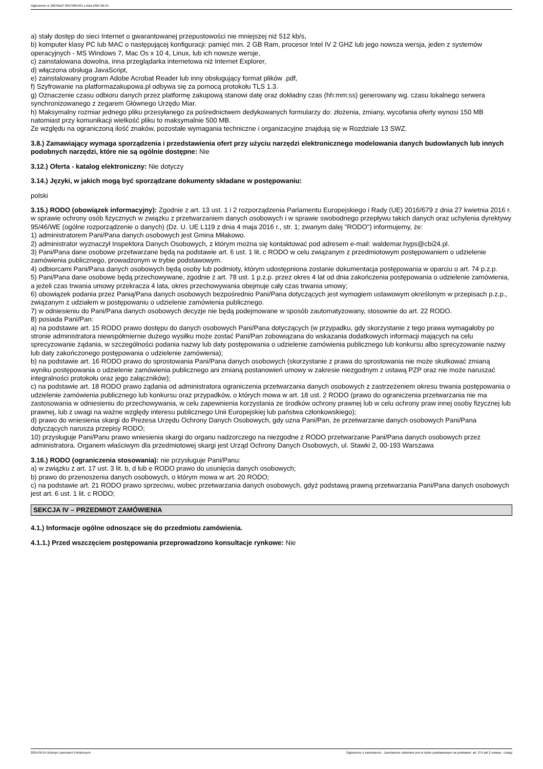Ogłoszenie nr 2024/BZP 00379854/01 z dnia 2024-06-24
a) stały dostęp do sieci Internet o gwarantowanej przepustowości nie mniejszej niż 512 kb/s,
b) komputer klasy PC lub MAC o następującej konfiguracji: pamięć min. 2 GB Ram, procesor Intel IV 2 GHZ lub jego nowsza wersja, jeden z systemów operacyjnych - MS Windows 7, Mac Os x 10 4, Linux, lub ich nowsze wersje,
c) zainstalowana dowolna, inna przeglądarka internetowa niż Internet Explorer,
d) włączona obsługa JavaScript,
e) zainstalowany program Adobe Acrobat Reader lub inny obsługujący format plików .pdf,
f) Szyfrowanie na platformazakupowa.pl odbywa się za pomocą protokołu TLS 1.3.
g) Oznaczenie czasu odbioru danych przez platformę zakupową stanowi datę oraz dokładny czas (hh:mm:ss) generowany wg. czasu lokalnego serwera synchronizowanego z zegarem Głównego Urzędu Miar.
h) Maksymalny rozmiar jednego pliku przesyłanego za pośrednictwem dedykowanych formularzy do: złożenia, zmiany, wycofania oferty wynosi 150 MB natomiast przy komunikacji wielkość pliku to maksymalnie 500 MB.
Ze względu na ograniczoną ilość znaków, pozostałe wymagania techniczne i organizacyjne znajdują się w Rozdziale 13 SWZ.
3.8.) Zamawiający wymaga sporządzenia i przedstawienia ofert przy użyciu narzędzi elektronicznego modelowania danych budowlanych lub innych podobnych narzędzi, które nie są ogólnie dostępne: Nie
3.12.) Oferta - katalog elektroniczny: Nie dotyczy
3.14.) Języki, w jakich mogą być sporządzane dokumenty składane w postępowaniu:
polski
3.15.) RODO (obowiązek informacyjny): Zgodnie z art. 13 ust. 1 i 2 rozporządzenia Parlamentu Europejskiego i Rady (UE) 2016/679 z dnia 27 kwietnia 2016 r. w sprawie ochrony osób fizycznych w związku z przetwarzaniem danych osobowych i w sprawie swobodnego przepływu takich danych oraz uchylenia dyrektywy 95/46/WE (ogólne rozporządzenie o danych) (Dz. U. UE L119 z dnia 4 maja 2016 r., str. 1; zwanym dalej "RODO") informujemy, że:
1) administratorem Pani/Pana danych osobowych jest Gmina Miłakowo.
2) administrator wyznaczył Inspektora Danych Osobowych, z którym można się kontaktować pod adresem e-mail: waldemar.hyps@cbi24.pl.
3) Pani/Pana dane osobowe przetwarzane będą na podstawie art. 6 ust. 1 lit. c RODO w celu związanym z przedmiotowym postępowaniem o udzielenie zamówienia publicznego, prowadzonym w trybie podstawowym.
4) odbiorcami Pani/Pana danych osobowych będą osoby lub podmioty, którym udostępniona zostanie dokumentacja postępowania w oparciu o art. 74 p.z.p.
5) Pani/Pana dane osobowe będą przechowywane, zgodnie z art. 78 ust. 1 p.z.p. przez okres 4 lat od dnia zakończenia postępowania o udzielenie zamówienia, a jeżeli czas trwania umowy przekracza 4 lata, okres przechowywania obejmuje cały czas trwania umowy;
6) obowiązek podania przez Panią/Pana danych osobowych bezpośrednio Pani/Pana dotyczących jest wymogiem ustawowym określonym w przepisach p.z.p., związanym z udziałem w postępowaniu o udzielenie zamówienia publicznego.
7) w odniesieniu do Pani/Pana danych osobowych decyzje nie będą podejmowane w sposób zautomatyzowany, stosownie do art. 22 RODO.
8) posiada Pani/Pan:
a) na podstawie art. 15 RODO prawo dostępu do danych osobowych Pani/Pana dotyczących (w przypadku, gdy skorzystanie z tego prawa wymagałoby po stronie administratora niewspółmiernie dużego wysiłku może zostać Pani/Pan zobowiązana do wskazania dodatkowych informacji mających na celu sprecyzowanie żądania, w szczególności podania nazwy lub daty postępowania o udzielenie zamówienia publicznego lub konkursu albo sprecyzowanie nazwy lub daty zakończonego postępowania o udzielenie zamówienia);
b) na podstawie art. 16 RODO prawo do sprostowania Pani/Pana danych osobowych (skorzystanie z prawa do sprostowania nie może skutkować zmianą wyniku postępowania o udzielenie zamówienia publicznego ani zmianą postanowień umowy w zakresie niezgodnym z ustawą PZP oraz nie może naruszać integralności protokołu oraz jego załączników);
c) na podstawie art. 18 RODO prawo żądania od administratora ograniczenia przetwarzania danych osobowych z zastrzeżeniem okresu trwania postępowania o udzielenie zamówienia publicznego lub konkursu oraz przypadków, o których mowa w art. 18 ust. 2 RODO (prawo do ograniczenia przetwarzania nie ma zastosowania w odniesieniu do przechowywania, w celu zapewnienia korzystania ze środków ochrony prawnej lub w celu ochrony praw innej osoby fizycznej lub prawnej, lub z uwagi na ważne względy interesu publicznego Unii Europejskiej lub państwa członkowskiego);
d) prawo do wniesienia skargi do Prezesa Urzędu Ochrony Danych Osobowych, gdy uzna Pani/Pan, że przetwarzanie danych osobowych Pani/Pana dotyczących narusza przepisy RODO;
10) przysługuje Pani/Panu prawo wniesienia skargi do organu nadzorczego na niezgodne z RODO przetwarzanie Pani/Pana danych osobowych przez administratora. Organem właściwym dla przedmiotowej skargi jest Urząd Ochrony Danych Osobowych, ul. Stawki 2, 00-193 Warszawa
3.16.) RODO (ograniczenia stosowania): nie przysługuje Pani/Panu:
a) w związku z art. 17 ust. 3 lit. b, d lub e RODO prawo do usunięcia danych osobowych;
b) prawo do przenoszenia danych osobowych, o którym mowa w art. 20 RODO;
c) na podstawie art. 21 RODO prawo sprzeciwu, wobec przetwarzania danych osobowych, gdyż podstawą prawną przetwarzania Pani/Pana danych osobowych jest art. 6 ust. 1 lit. c RODO;
SEKCJA IV – PRZEDMIOT ZAMÓWIENIA
4.1.) Informacje ogólne odnoszące się do przedmiotu zamówienia.
4.1.1.) Przed wszczęciem postępowania przeprowadzono konsultacje rynkowe: Nie
2024-06-24 Biuletyn Zamówień Publicznych Ogłoszenie o zamówieniu - Zamówienie udzielane jest w trybie podstawowym na podstawie: art. 275 pkt 2 ustawy - Usługi